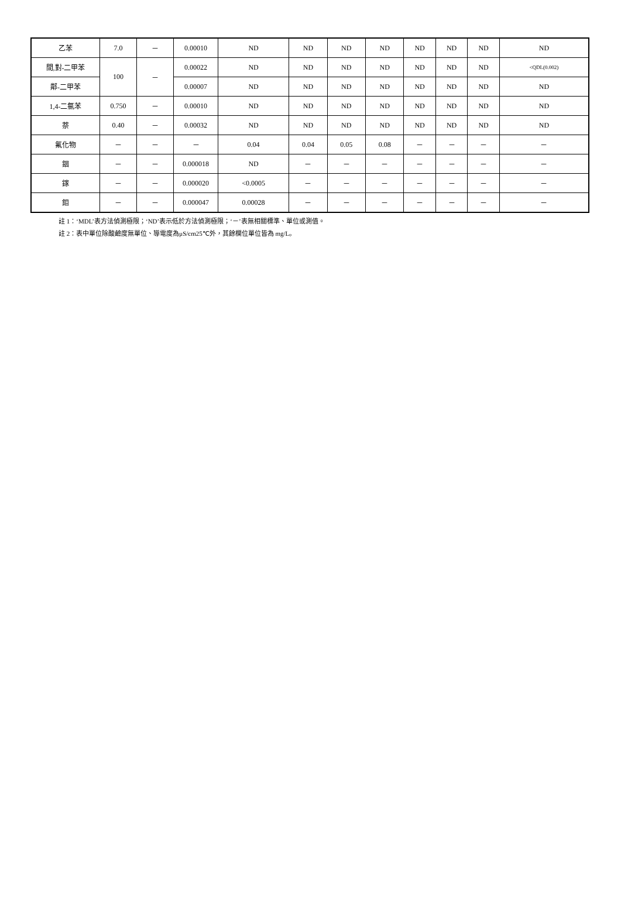| 乙苯 | 7.0 | － | 0.00010 | ND | ND | ND | ND | ND | ND | ND | ND |
| 間,對-二甲苯 | 100 | － | 0.00022 | ND | ND | ND | ND | ND | ND | ND | <QDL(0.002) |
| 鄰-二甲苯 | | | 0.00007 | ND | ND | ND | ND | ND | ND | ND | ND |
| 1,4-二氯苯 | 0.750 | － | 0.00010 | ND | ND | ND | ND | ND | ND | ND | ND |
| 萘 | 0.40 | － | 0.00032 | ND | ND | ND | ND | ND | ND | ND | ND |
| 氟化物 | － | － | － | 0.04 | 0.04 | 0.05 | 0.08 | － | － | － | － |
| 銦 | － | － | 0.000018 | ND | － | － | － | － | － | － | － |
| 鎵 | － | － | 0.000020 | <0.0005 | － | － | － | － | － | － | － |
| 鉬 | － | － | 0.000047 | 0.00028 | － | － | － | － | － | － | － |
註 1：‘MDL’表方法偵測極限；‘ND’表示低於方法偵測極限；‘－’表無相關標準、單位或測值。
註 2：表中單位除酸鹼度無單位、導電度為μS/cm25℃外，其餘欄位單位皆為 mg/L。